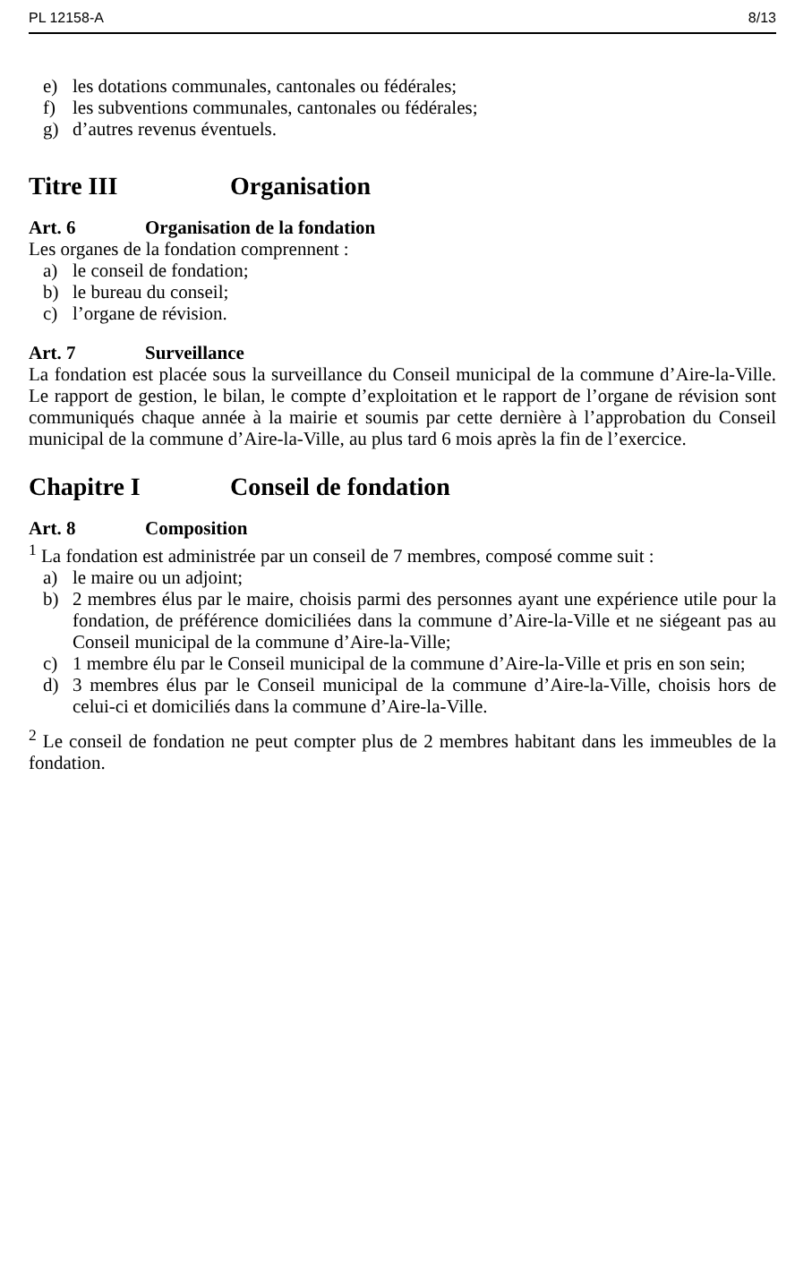PL 12158-A 8/13
e) les dotations communales, cantonales ou fédérales;
f) les subventions communales, cantonales ou fédérales;
g) d’autres revenus éventuels.
Titre III Organisation
Art. 6 Organisation de la fondation
Les organes de la fondation comprennent :
a) le conseil de fondation;
b) le bureau du conseil;
c) l’organe de révision.
Art. 7 Surveillance
La fondation est placée sous la surveillance du Conseil municipal de la commune d’Aire-la-Ville. Le rapport de gestion, le bilan, le compte d’exploitation et le rapport de l’organe de révision sont communiqués chaque année à la mairie et soumis par cette dernière à l’approbation du Conseil municipal de la commune d’Aire-la-Ville, au plus tard 6 mois après la fin de l’exercice.
Chapitre I Conseil de fondation
Art. 8 Composition
<sup>1</sup> La fondation est administrée par un conseil de 7 membres, composé comme suit :
a) le maire ou un adjoint;
b) 2 membres élus par le maire, choisis parmi des personnes ayant une expérience utile pour la fondation, de préférence domiciliées dans la commune d’Aire-la-Ville et ne siégeant pas au Conseil municipal de la commune d’Aire-la-Ville;
c) 1 membre élu par le Conseil municipal de la commune d’Aire-la-Ville et pris en son sein;
d) 3 membres élus par le Conseil municipal de la commune d’Aire-la-Ville, choisis hors de celui-ci et domiciliés dans la commune d’Aire-la-Ville.
<sup>2</sup> Le conseil de fondation ne peut compter plus de 2 membres habitant dans les immeubles de la fondation.